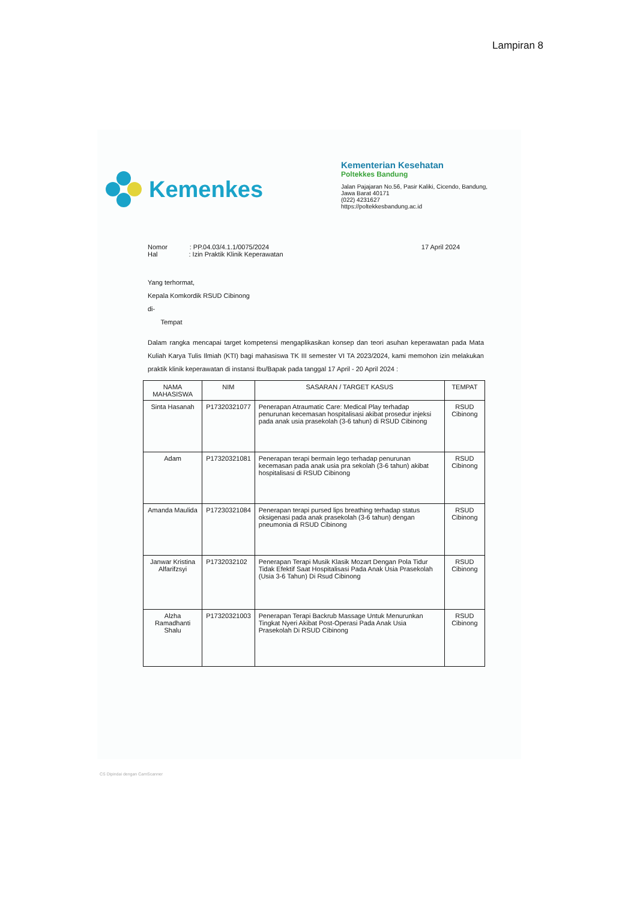Lampiran 8
Kemenkes
Kementerian Kesehatan
Poltekkes Bandung
Jalan Pajajaran No.56, Pasir Kaliki, Cicendo, Bandung, Jawa Barat 40171
(022) 4231627
https://poltekkesbandung.ac.id
Nomor : PP.04.03/4.1.1/0075/2024
Hal : Izin Praktik Klinik Keperawatan
17 April 2024
Yang terhormat,
Kepala Komkordik RSUD Cibinong
di-
Tempat
Dalam rangka mencapai target kompetensi mengaplikasikan konsep dan teori asuhan keperawatan pada Mata Kuliah Karya Tulis Ilmiah (KTI) bagi mahasiswa TK III semester VI TA 2023/2024, kami memohon izin melakukan praktik klinik keperawatan di instansi Ibu/Bapak pada tanggal 17 April - 20 April 2024 :
| NAMA MAHASISWA | NIM | SASARAN / TARGET KASUS | TEMPAT |
| --- | --- | --- | --- |
| Sinta Hasanah | P17320321077 | Penerapan Atraumatic Care: Medical Play terhadap penurunan kecemasan hospitalisasi akibat prosedur injeksi pada anak usia prasekolah (3-6 tahun) di RSUD Cibinong | RSUD Cibinong |
| Adam | P17320321081 | Penerapan terapi bermain lego terhadap penurunan kecemasan pada anak usia pra sekolah (3-6 tahun) akibat hospitalisasi di RSUD Cibinong | RSUD Cibinong |
| Amanda Maulida | P17230321084 | Penerapan terapi pursed lips breathing terhadap status oksigenasi pada anak prasekolah (3-6 tahun) dengan pneumonia di RSUD Cibinong | RSUD Cibinong |
| Janwar Kristina Alfarifzsyi | P1732032102 | Penerapan Terapi Musik Klasik Mozart Dengan Pola Tidur Tidak Efektif Saat Hospitalisasi Pada Anak Usia Prasekolah (Usia 3-6 Tahun) Di Rsud Cibinong | RSUD Cibinong |
| Alzha Ramadhanti Shalu | P17320321003 | Penerapan Terapi Backrub Massage Untuk Menurunkan Tingkat Nyeri Akibat Post-Operasi Pada Anak Usia Prasekolah Di RSUD Cibinong | RSUD Cibinong |
CS Dipindai dengan CamScanner